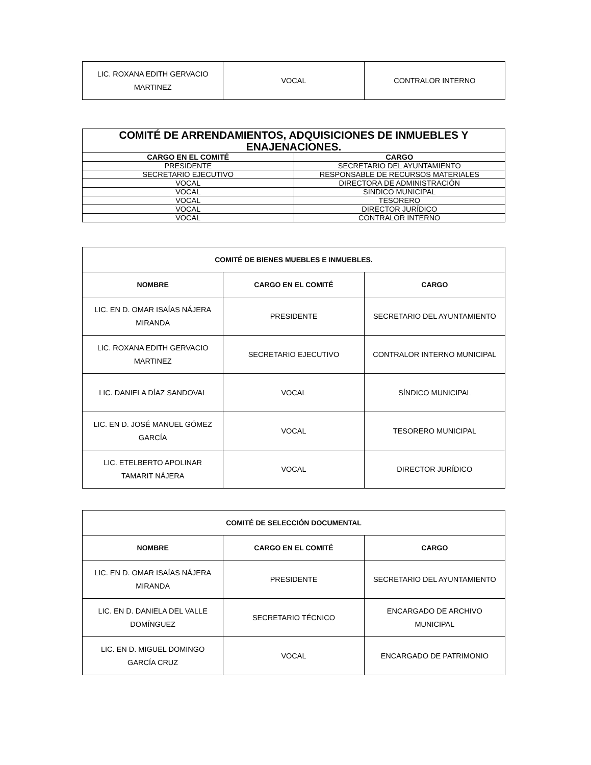| LIC. ROXANA EDITH GERVACIO MARTINEZ | VOCAL | CONTRALOR INTERNO |
| COMITÉ DE ARRENDAMIENTOS, ADQUISICIONES DE INMUEBLES Y ENAJENACIONES. | |
| --- | --- |
| CARGO EN EL COMITÉ | CARGO |
| PRESIDENTE | SECRETARIO DEL AYUNTAMIENTO |
| SECRETARIO EJECUTIVO | RESPONSABLE DE RECURSOS MATERIALES |
| VOCAL | DIRECTORA DE ADMINISTRACIÓN |
| VOCAL | SINDICO MUNICIPAL |
| VOCAL | TESORERO |
| VOCAL | DIRECTOR JURÍDICO |
| VOCAL | CONTRALOR INTERNO |
| COMITÉ DE BIENES MUEBLES E INMUEBLES. | | |
| --- | --- | --- |
| NOMBRE | CARGO EN EL COMITÉ | CARGO |
| LIC. EN D. OMAR ISAÍAS NÁJERA MIRANDA | PRESIDENTE | SECRETARIO DEL AYUNTAMIENTO |
| LIC. ROXANA EDITH GERVACIO MARTINEZ | SECRETARIO EJECUTIVO | CONTRALOR INTERNO MUNICIPAL |
| LIC. DANIELA DÍAZ SANDOVAL | VOCAL | SÍNDICO MUNICIPAL |
| LIC. EN D. JOSÉ MANUEL GÓMEZ GARCÍA | VOCAL | TESORERO MUNICIPAL |
| LIC. ETELBERTO APOLINAR TAMARIT NÁJERA | VOCAL | DIRECTOR JURÍDICO |
| COMITÉ DE SELECCIÓN DOCUMENTAL | | |
| --- | --- | --- |
| NOMBRE | CARGO EN EL COMITÉ | CARGO |
| LIC. EN D. OMAR ISAÍAS NÁJERA MIRANDA | PRESIDENTE | SECRETARIO DEL AYUNTAMIENTO |
| LIC. EN D. DANIELA DEL VALLE DOMÍNGUEZ | SECRETARIO TÉCNICO | ENCARGADO DE ARCHIVO MUNICIPAL |
| LIC. EN D. MIGUEL DOMINGO GARCÍA CRUZ | VOCAL | ENCARGADO DE PATRIMONIO |